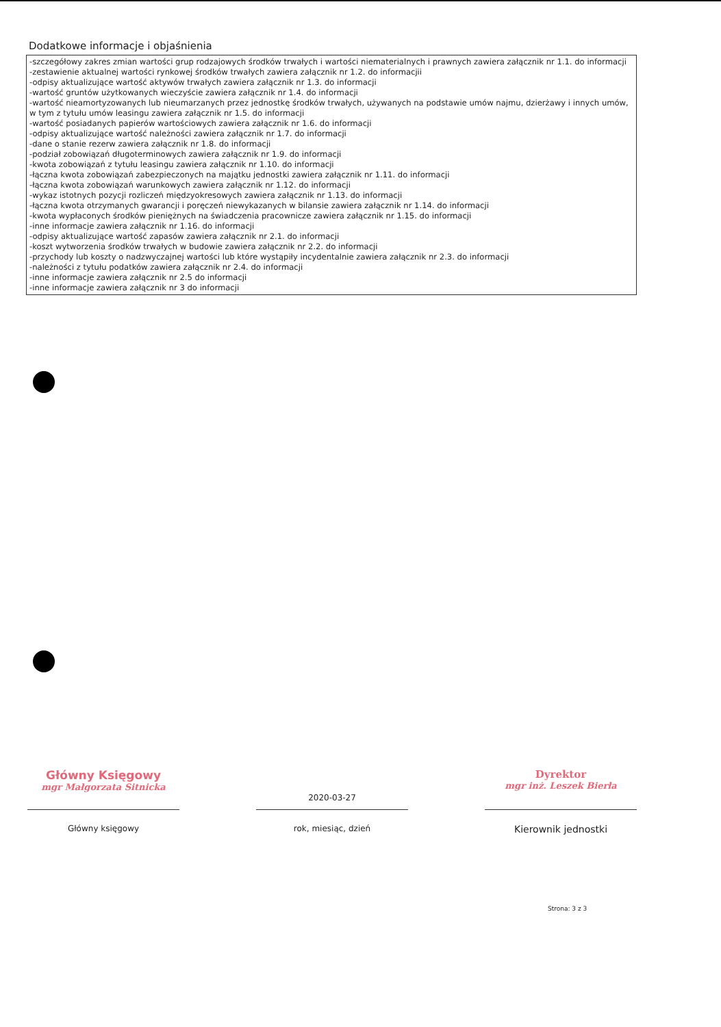Dodatkowe informacje i objaśnienia
-szczegółowy zakres zmian wartości grup rodzajowych środków trwałych i wartości niematerialnych i prawnych zawiera załącznik nr 1.1. do informacji
-zestawienie aktualnej wartości rynkowej środków trwałych zawiera załącznik nr 1.2. do informacjii
-odpisy aktualizujące wartość aktywów trwałych zawiera załącznik nr 1.3. do informacji
-wartość gruntów użytkowanych wieczyście zawiera załącznik nr 1.4. do informacji
-wartość nieamortyzowanych lub nieumarzanych przez jednostkę środków trwałych, używanych na podstawie umów najmu, dzierżawy i innych umów, w tym z tytułu umów leasingu zawiera załącznik nr 1.5. do informacji
-wartość posiadanych papierów wartościowych zawiera załącznik nr 1.6. do informacji
-odpisy aktualizujące wartość należności zawiera załącznik nr 1.7. do informacji
-dane o stanie rezerw zawiera załącznik nr 1.8. do informacji
-podział zobowiązań długoterminowych zawiera załącznik nr 1.9. do informacji
-kwota zobowiązań z tytułu leasingu zawiera załącznik nr 1.10. do informacji
-łączna kwota zobowiązań zabezpieczonych na majątku jednostki zawiera załącznik nr 1.11. do informacji
-łączna kwota zobowiązań warunkowych zawiera załącznik nr 1.12. do informacji
-wykaz istotnych pozycji rozliczeń międzyokresowych zawiera załącznik nr 1.13. do informacji
-łączna kwota otrzymanych gwarancji i poręczeń niewykazanych w bilansie zawiera załącznik nr 1.14. do informacji
-kwota wypłaconych środków pieniężnych na świadczenia pracownicze zawiera załącznik nr 1.15. do informacji
-inne informacje zawiera załącznik nr 1.16. do informacji
-odpisy aktualizujące wartość zapasów zawiera załącznik nr 2.1. do informacji
-koszt wytworzenia środków trwałych w budowie zawiera załącznik nr 2.2. do informacji
-przychody lub koszty o nadzwyczajnej wartości lub które wystąpiły incydentalnie zawiera załącznik nr 2.3. do informacji
-należności z tytułu podatków zawiera załącznik nr 2.4. do informacji
-inne informacje zawiera załącznik nr 2.5 do informacji
-inne informacje zawiera załącznik nr 3 do informacji
Główny Księgowy
mgr Małgorzata Sitnicka
Główny księgowy
2020-03-27
rok, miesiąc, dzień
Dyrektor
mgr inż. Leszek Bierła
Kierownik jednostki
Strona: 3 z 3